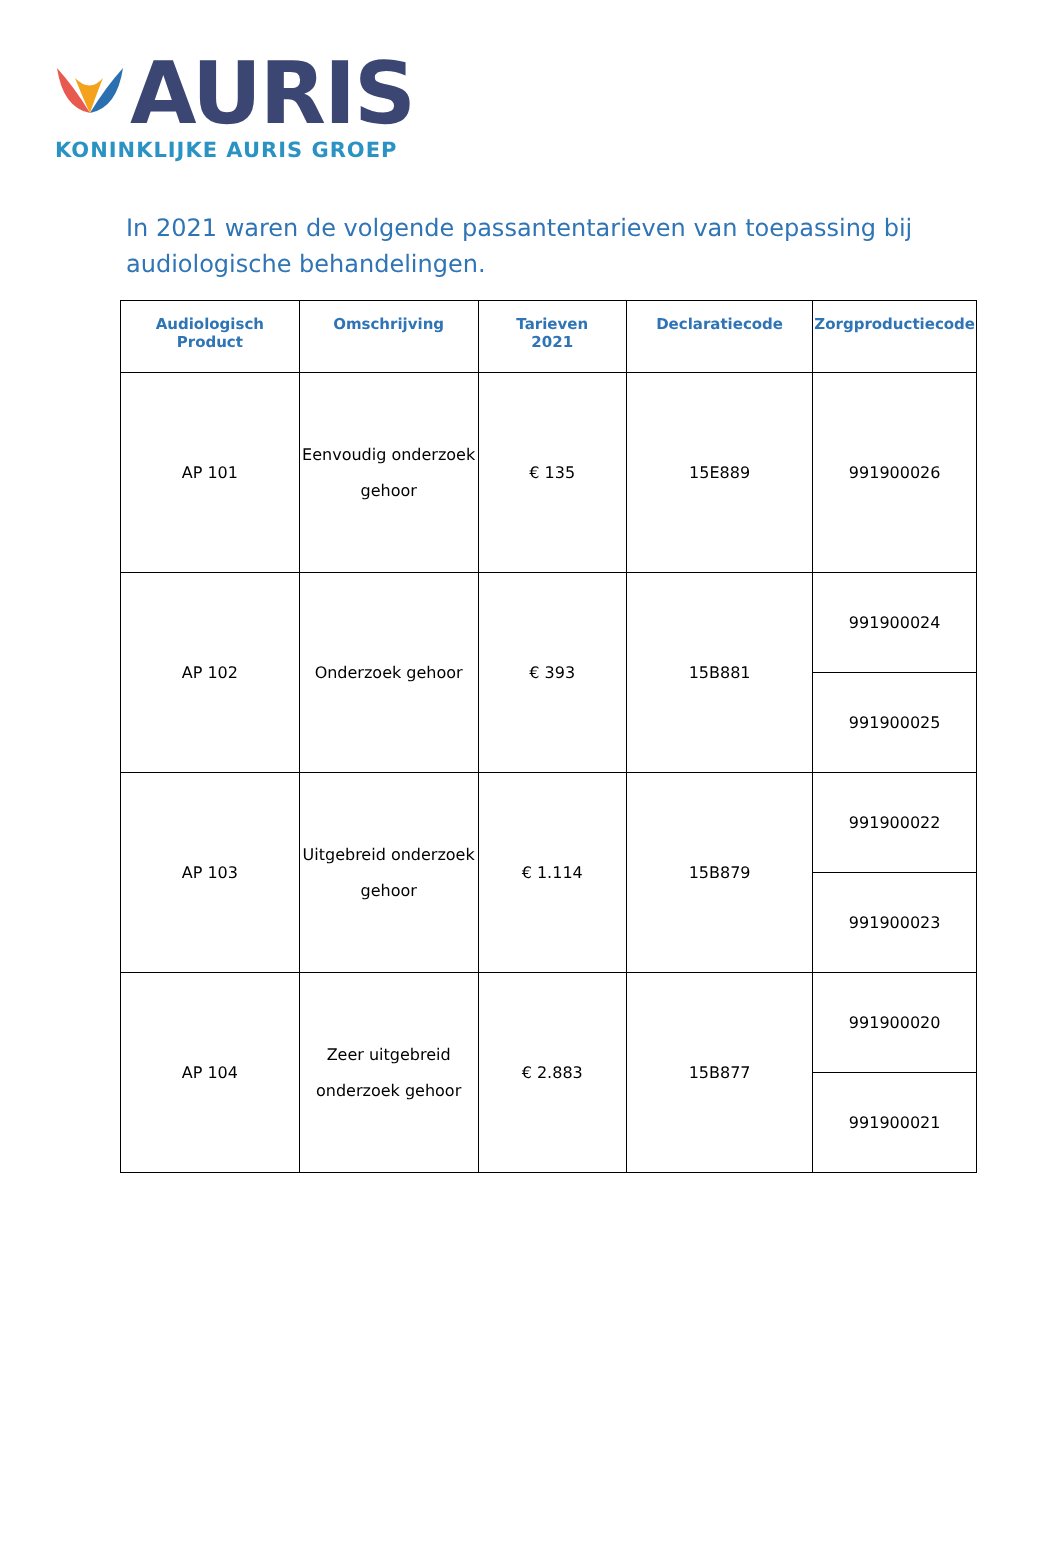AURIS
KONINKLIJKE AURIS GROEP
In 2021 waren de volgende passantentarieven van toepassing bij audiologische behandelingen.
| Audiologisch Product | Omschrijving | Tarieven 2021 | Declaratiecode | Zorgproductiecode |
| --- | --- | --- | --- | --- |
| AP 101 | Eenvoudig onderzoek gehoor | € 135 | 15E889 | 991900026 |
| AP 102 | Onderzoek gehoor | € 393 | 15B881 | 991900024 |
| | | | | 991900025 |
| AP 103 | Uitgebreid onderzoek gehoor | € 1.114 | 15B879 | 991900022 |
| | | | | 991900023 |
| AP 104 | Zeer uitgebreid onderzoek gehoor | € 2.883 | 15B877 | 991900020 |
| | | | | 991900021 |